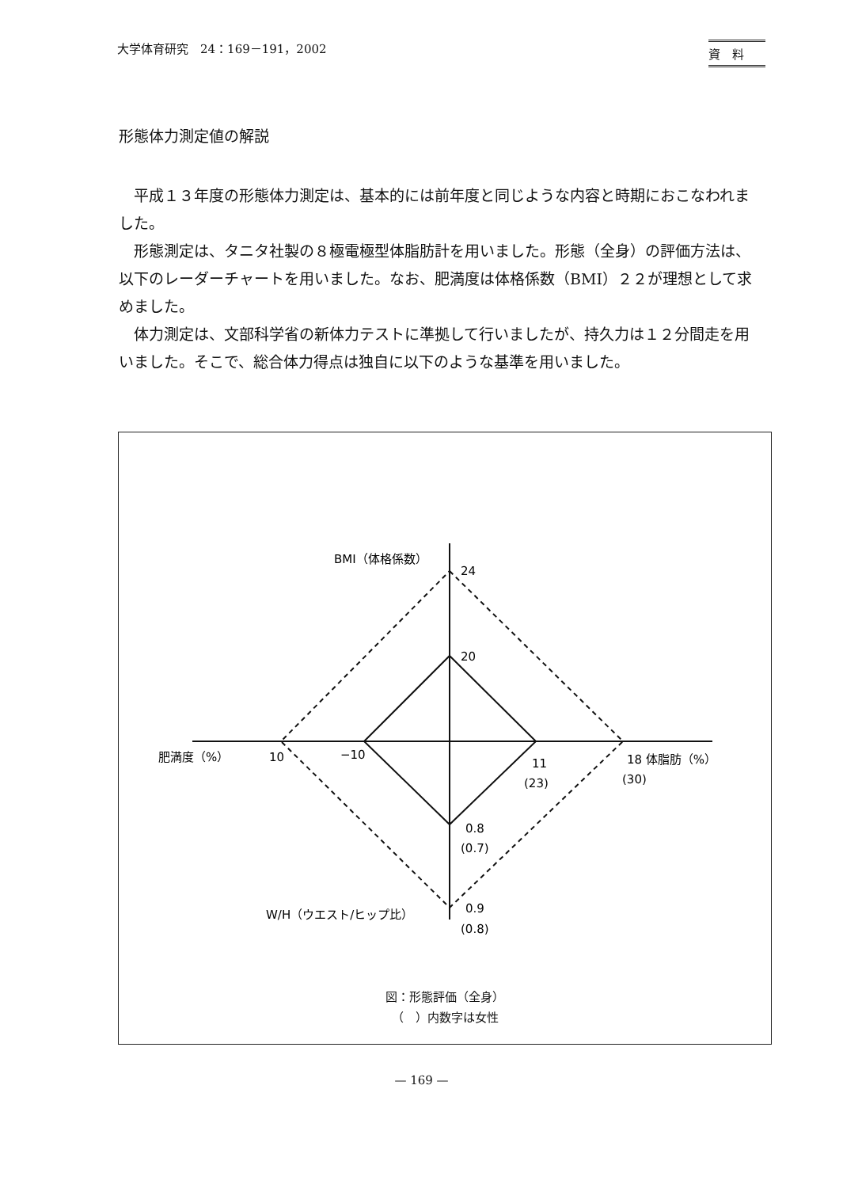大学体育研究　24：169－191，2002 資　料
形態体力測定値の解説
平成１３年度の形態体力測定は、基本的には前年度と同じような内容と時期におこなわれました。
形態測定は、タニタ社製の８極電極型体脂肪計を用いました。形態（全身）の評価方法は、以下のレーダーチャートを用いました。なお、肥満度は体格係数（BMI）２２が理想として求めました。
体力測定は、文部科学省の新体力テストに準拠して行いましたが、持久力は１２分間走を用いました。そこで、総合体力得点は独自に以下のような基準を用いました。
BMI（体格係数）
24
20
肥満度（%）
10
−10
11
(23)
18 体脂肪（%）
(30)
0.8
(0.7)
0.9
(0.8)
W/H（ウエスト/ヒップ比）
図：形態評価（全身）
（　）内数字は女性
— 169 —